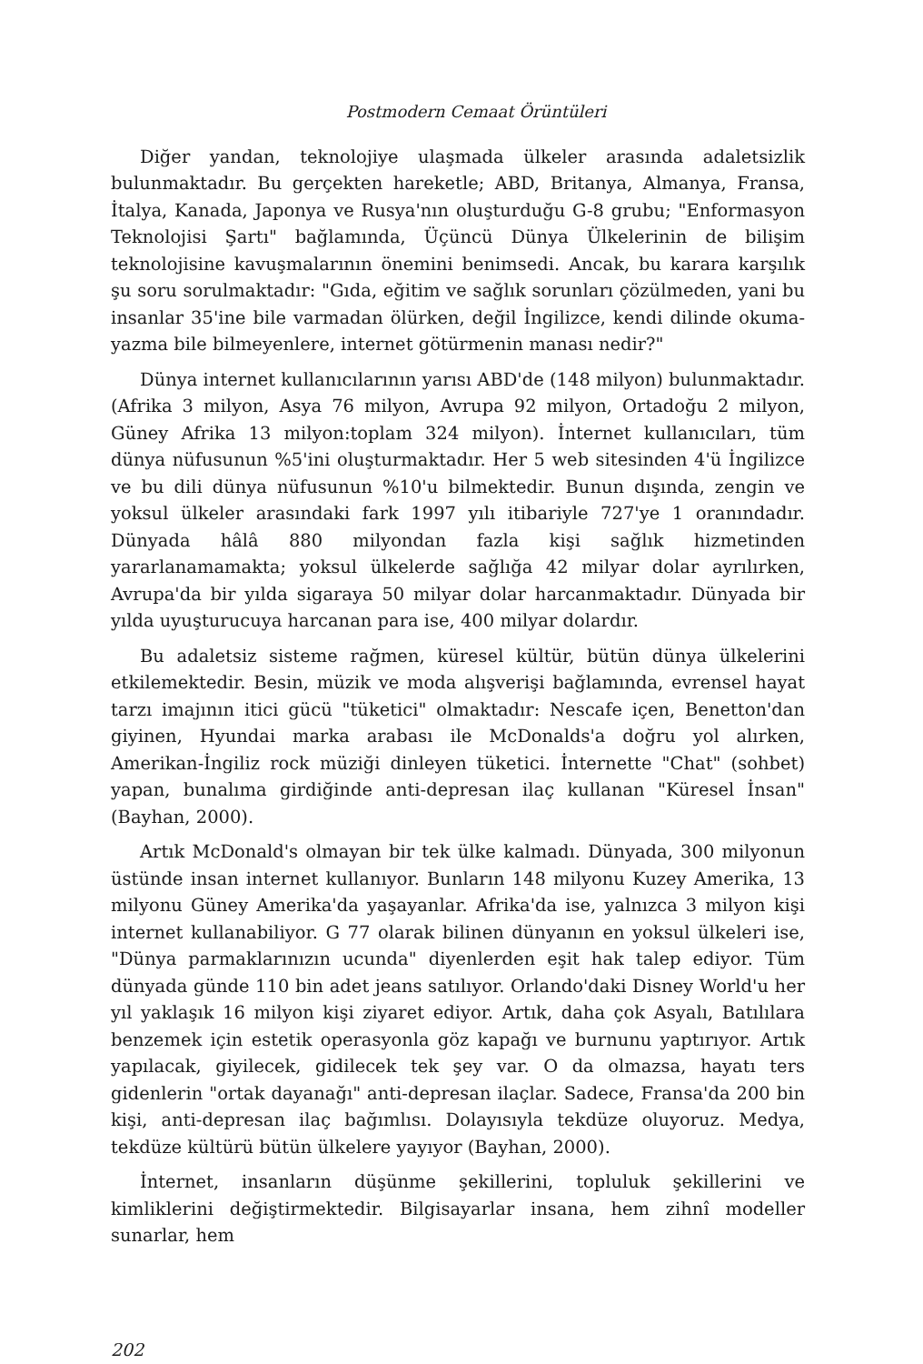Postmodern Cemaat Örüntüleri
Diğer yandan, teknolojiye ulaşmada ülkeler arasında adaletsizlik bulunmaktadır. Bu gerçekten hareketle; ABD, Britanya, Almanya, Fransa, İtalya, Kanada, Japonya ve Rusya'nın oluşturduğu G-8 grubu; "Enformasyon Teknolojisi Şartı" bağlamında, Üçüncü Dünya Ülkelerinin de bilişim teknolojisine kavuşmalarının önemini benimsedi. Ancak, bu karara karşılık şu soru sorulmaktadır: "Gıda, eğitim ve sağlık sorunları çözülmeden, yani bu insanlar 35'ine bile varmadan ölürken, değil İngilizce, kendi dilinde okuma-yazma bile bilmeyenlere, internet götürmenin manası nedir?"
Dünya internet kullanıcılarının yarısı ABD'de (148 milyon) bulunmaktadır. (Afrika 3 milyon, Asya 76 milyon, Avrupa 92 milyon, Ortadoğu 2 milyon, Güney Afrika 13 milyon:toplam 324 milyon). İnternet kullanıcıları, tüm dünya nüfusunun %5'ini oluşturmaktadır. Her 5 web sitesinden 4'ü İngilizce ve bu dili dünya nüfusunun %10'u bilmektedir. Bunun dışında, zengin ve yoksul ülkeler arasındaki fark 1997 yılı itibariyle 727'ye 1 oranındadır. Dünyada hâlâ 880 milyondan fazla kişi sağlık hizmetinden yararlanamamakta; yoksul ülkelerde sağlığa 42 milyar dolar ayrılırken, Avrupa'da bir yılda sigaraya 50 milyar dolar harcanmaktadır. Dünyada bir yılda uyuşturucuya harcanan para ise, 400 milyar dolardır.
Bu adaletsiz sisteme rağmen, küresel kültür, bütün dünya ülkelerini etkilemektedir. Besin, müzik ve moda alışverişi bağlamında, evrensel hayat tarzı imajının itici gücü "tüketici" olmaktadır: Nescafe içen, Benetton'dan giyinen, Hyundai marka arabası ile McDonalds'a doğru yol alırken, Amerikan-İngiliz rock müziği dinleyen tüketici. İnternette "Chat" (sohbet) yapan, bunalıma girdiğinde anti-depresan ilaç kullanan "Küresel İnsan" (Bayhan, 2000).
Artık McDonald's olmayan bir tek ülke kalmadı. Dünyada, 300 milyonun üstünde insan internet kullanıyor. Bunların 148 milyonu Kuzey Amerika, 13 milyonu Güney Amerika'da yaşayanlar. Afrika'da ise, yalnızca 3 milyon kişi internet kullanabiliyor. G 77 olarak bilinen dünyanın en yoksul ülkeleri ise, "Dünya parmaklarınızın ucunda" diyenlerden eşit hak talep ediyor. Tüm dünyada günde 110 bin adet jeans satılıyor. Orlando'daki Disney World'u her yıl yaklaşık 16 milyon kişi ziyaret ediyor. Artık, daha çok Asyalı, Batılılara benzemek için estetik operasyonla göz kapağı ve burnunu yaptırıyor. Artık yapılacak, giyilecek, gidilecek tek şey var. O da olmazsa, hayatı ters gidenlerin "ortak dayanağı" anti-depresan ilaçlar. Sadece, Fransa'da 200 bin kişi, anti-depresan ilaç bağımlısı. Dolayısıyla tekdüze oluyoruz. Medya, tekdüze kültürü bütün ülkelere yayıyor (Bayhan, 2000).
İnternet, insanların düşünme şekillerini, topluluk şekillerini ve kimliklerini değiştirmektedir. Bilgisayarlar insana, hem zihnî modeller sunarlar, hem
202